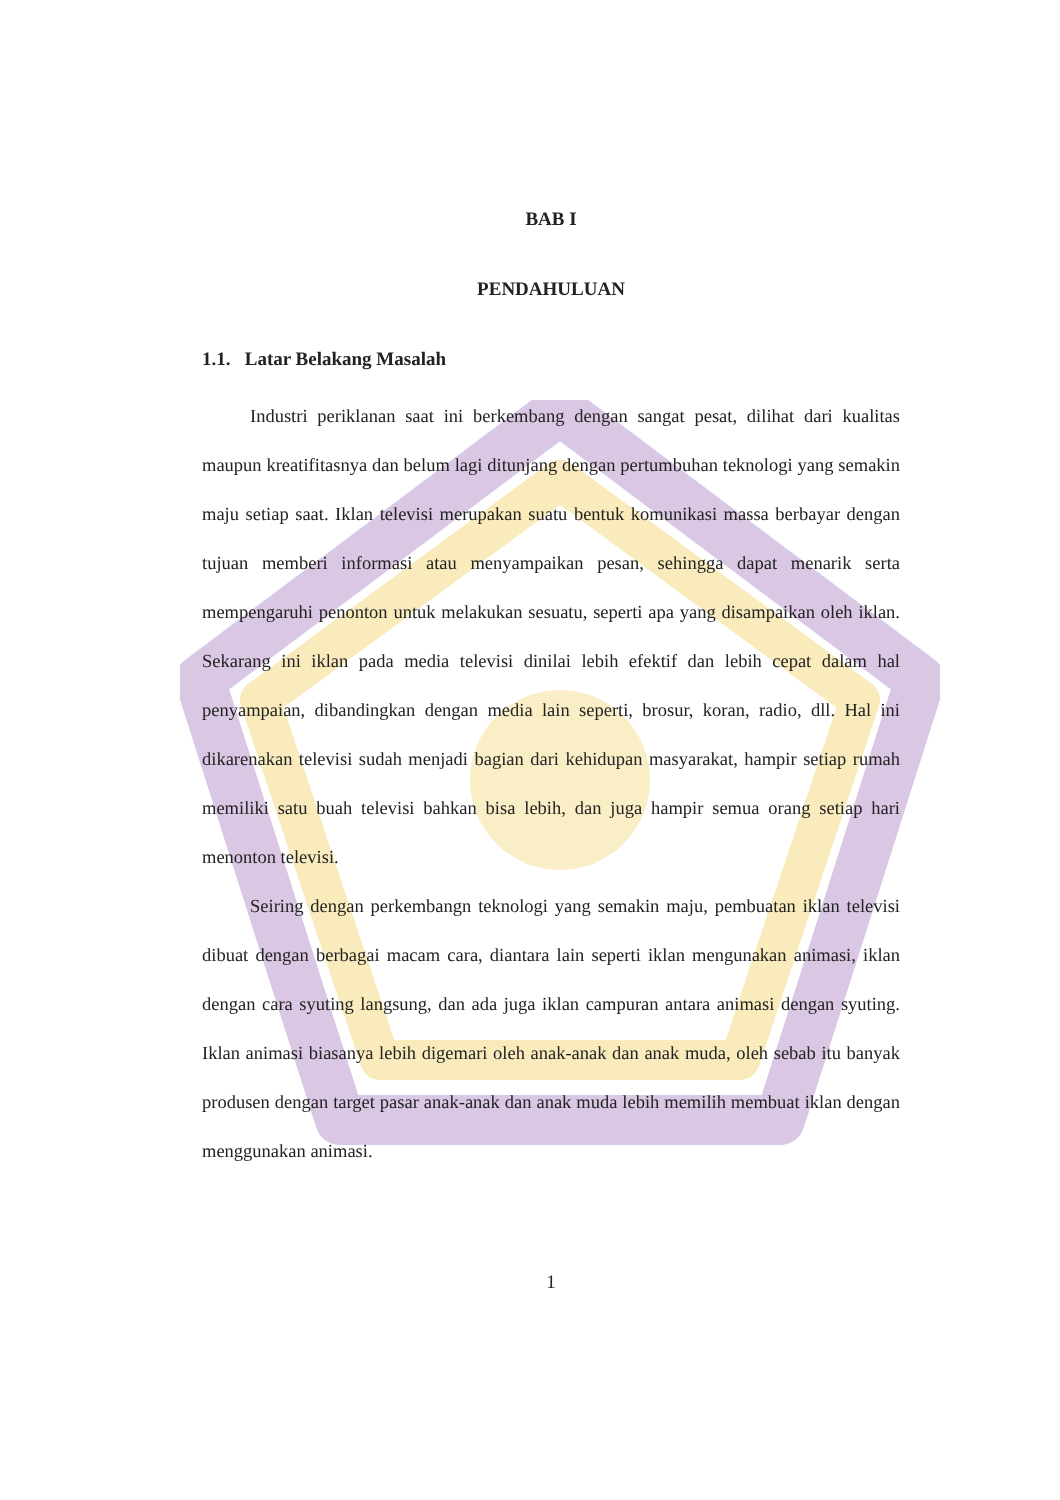BAB I
PENDAHULUAN
1.1. Latar Belakang Masalah
Industri periklanan saat ini berkembang dengan sangat pesat, dilihat dari kualitas maupun kreatifitasnya dan belum lagi ditunjang dengan pertumbuhan teknologi yang semakin maju setiap saat. Iklan televisi merupakan suatu bentuk komunikasi massa berbayar dengan tujuan memberi informasi atau menyampaikan pesan, sehingga dapat menarik serta mempengaruhi penonton untuk melakukan sesuatu, seperti apa yang disampaikan oleh iklan. Sekarang ini iklan pada media televisi dinilai lebih efektif dan lebih cepat dalam hal penyampaian, dibandingkan dengan media lain seperti, brosur, koran, radio, dll. Hal ini dikarenakan televisi sudah menjadi bagian dari kehidupan masyarakat, hampir setiap rumah memiliki satu buah televisi bahkan bisa lebih, dan juga hampir semua orang setiap hari menonton televisi.
Seiring dengan perkembangn teknologi yang semakin maju, pembuatan iklan televisi dibuat dengan berbagai macam cara, diantara lain seperti iklan mengunakan animasi, iklan dengan cara syuting langsung, dan ada juga iklan campuran antara animasi dengan syuting. Iklan animasi biasanya lebih digemari oleh anak-anak dan anak muda, oleh sebab itu banyak produsen dengan target pasar anak-anak dan anak muda lebih memilih membuat iklan dengan menggunakan animasi.
1